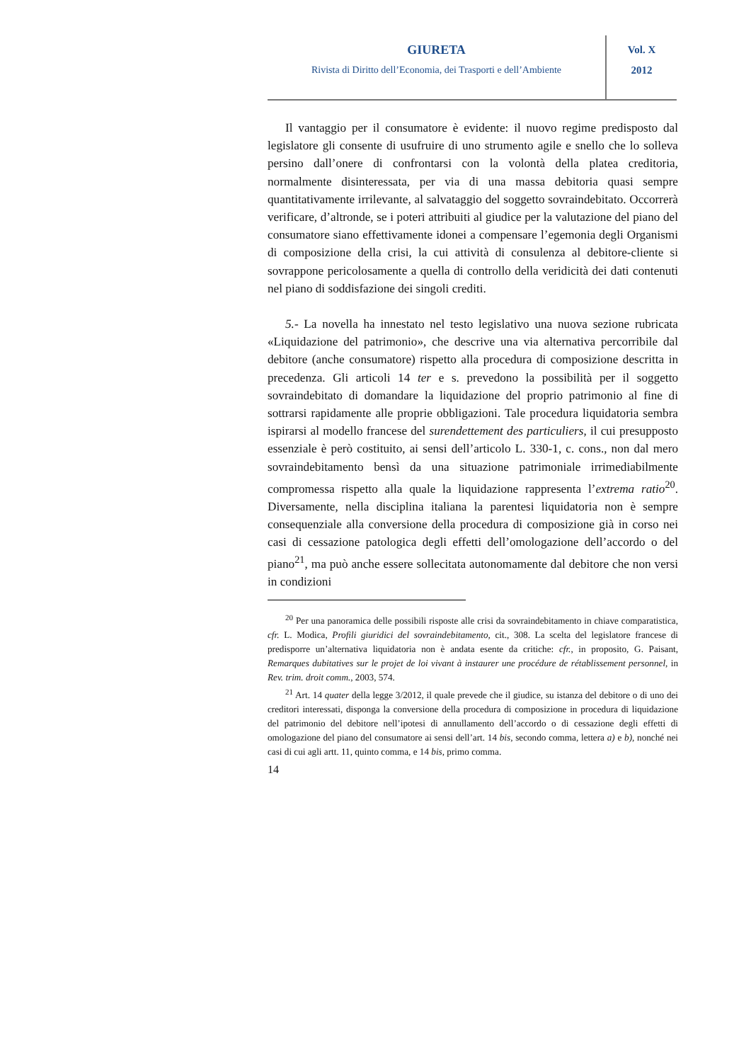GIURETA
Rivista di Diritto dell’Economia, dei Trasporti e dell’Ambiente
Vol. X
2012
Il vantaggio per il consumatore è evidente: il nuovo regime predisposto dal legislatore gli consente di usufruire di uno strumento agile e snello che lo solleva persino dall’onere di confrontarsi con la volontà della platea creditoria, normalmente disinteressata, per via di una massa debitoria quasi sempre quantitativamente irrilevante, al salvataggio del soggetto sovraindebitato. Occorrerà verificare, d’altronde, se i poteri attribuiti al giudice per la valutazione del piano del consumatore siano effettivamente idonei a compensare l’egemonia degli Organismi di composizione della crisi, la cui attività di consulenza al debitore-cliente si sovrappone pericolosamente a quella di controllo della veridicità dei dati contenuti nel piano di soddisfazione dei singoli crediti.
5.- La novella ha innestato nel testo legislativo una nuova sezione rubricata «Liquidazione del patrimonio», che descrive una via alternativa percorribile dal debitore (anche consumatore) rispetto alla procedura di composizione descritta in precedenza. Gli articoli 14 ter e s. prevedono la possibilità per il soggetto sovraindebitato di domandare la liquidazione del proprio patrimonio al fine di sottrarsi rapidamente alle proprie obbligazioni. Tale procedura liquidatoria sembra ispirarsi al modello francese del surendettement des particuliers, il cui presupposto essenziale è però costituito, ai sensi dell’articolo L. 330-1, c. cons., non dal mero sovraindebitamento bensì da una situazione patrimoniale irrimediabilmente compromessa rispetto alla quale la liquidazione rappresenta l’extrema ratio<sup>20</sup>. Diversamente, nella disciplina italiana la parentesi liquidatoria non è sempre consequenziale alla conversione della procedura di composizione già in corso nei casi di cessazione patologica degli effetti dell’omologazione dell’accordo o del piano<sup>21</sup>, ma può anche essere sollecitata autonomamente dal debitore che non versi in condizioni
<sup>20</sup> Per una panoramica delle possibili risposte alle crisi da sovraindebitamento in chiave comparatistica, cfr. L. Modica, Profili giuridici del sovraindebitamento, cit., 308. La scelta del legislatore francese di predisporre un’alternativa liquidatoria non è andata esente da critiche: cfr., in proposito, G. Paisant, Remarques dubitatives sur le projet de loi vivant à instaurer une procédure de rétablissement personnel, in Rev. trim. droit comm., 2003, 574.
<sup>21</sup> Art. 14 quater della legge 3/2012, il quale prevede che il giudice, su istanza del debitore o di uno dei creditori interessati, disponga la conversione della procedura di composizione in procedura di liquidazione del patrimonio del debitore nell’ipotesi di annullamento dell’accordo o di cessazione degli effetti di omologazione del piano del consumatore ai sensi dell’art. 14 bis, secondo comma, lettera a) e b), nonché nei casi di cui agli artt. 11, quinto comma, e 14 bis, primo comma.
14